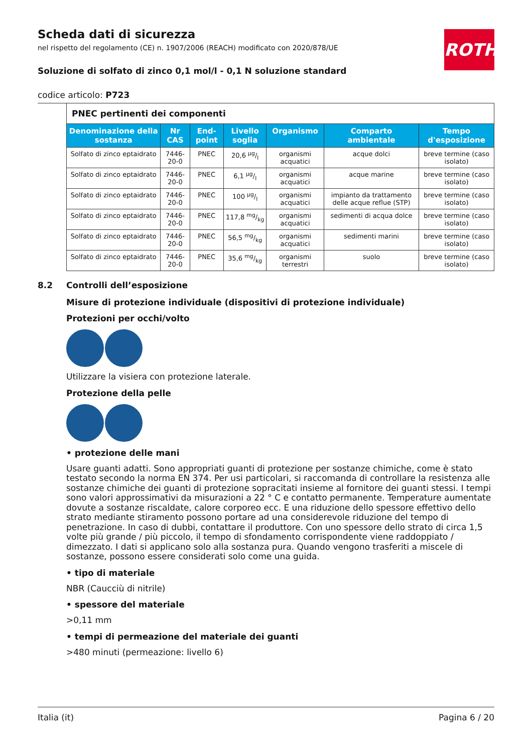Scheda dati di sicurezza
nel rispetto del regolamento (CE) n. 1907/2006 (REACH) modificato con 2020/878/UE
Soluzione di solfato di zinco 0,1 mol/l - 0,1 N soluzione standard
codice articolo: P723
ROTH
| PNEC pertinenti dei componenti | | | | | | |
| --- | --- | --- | --- | --- | --- | --- |
| Denominazione della sostanza | Nr CAS | End-point | Livello soglia | Organismo | Comparto ambientale | Tempo d'esposizione |
| Solfato di zinco eptaidrato | 7446-20-0 | PNEC | 20,6 µg/l | organismi acquatici | acque dolci | breve termine (caso isolato) |
| Solfato di zinco eptaidrato | 7446-20-0 | PNEC | 6,1 µg/l | organismi acquatici | acque marine | breve termine (caso isolato) |
| Solfato di zinco eptaidrato | 7446-20-0 | PNEC | 100 µg/l | organismi acquatici | impianto da trattamento delle acque reflue (STP) | breve termine (caso isolato) |
| Solfato di zinco eptaidrato | 7446-20-0 | PNEC | 117,8 mg/kg | organismi acquatici | sedimenti di acqua dolce | breve termine (caso isolato) |
| Solfato di zinco eptaidrato | 7446-20-0 | PNEC | 56,5 mg/kg | organismi acquatici | sedimenti marini | breve termine (caso isolato) |
| Solfato di zinco eptaidrato | 7446-20-0 | PNEC | 35,6 mg/kg | organismi terrestri | suolo | breve termine (caso isolato) |
8.2 Controlli dell’esposizione
Misure di protezione individuale (dispositivi di protezione individuale)
Protezioni per occhi/volto
Utilizzare la visiera con protezione laterale.
Protezione della pelle
• protezione delle mani
Usare guanti adatti. Sono appropriati guanti di protezione per sostanze chimiche, come è stato testato secondo la norma EN 374. Per usi particolari, si raccomanda di controllare la resistenza alle sostanze chimiche dei guanti di protezione sopracitati insieme al fornitore dei guanti stessi. I tempi sono valori approssimativi da misurazioni a 22 ° C e contatto permanente. Temperature aumentate dovute a sostanze riscaldate, calore corporeo ecc. E una riduzione dello spessore effettivo dello strato mediante stiramento possono portare ad una considerevole riduzione del tempo di penetrazione. In caso di dubbi, contattare il produttore. Con uno spessore dello strato di circa 1,5 volte più grande / più piccolo, il tempo di sfondamento corrispondente viene raddoppiato / dimezzato. I dati si applicano solo alla sostanza pura. Quando vengono trasferiti a miscele di sostanze, possono essere considerati solo come una guida.
• tipo di materiale
NBR (Caucciù di nitrile)
• spessore del materiale
>0,11 mm
• tempi di permeazione del materiale dei guanti
>480 minuti (permeazione: livello 6)
Italia (it) Pagina 6 / 20